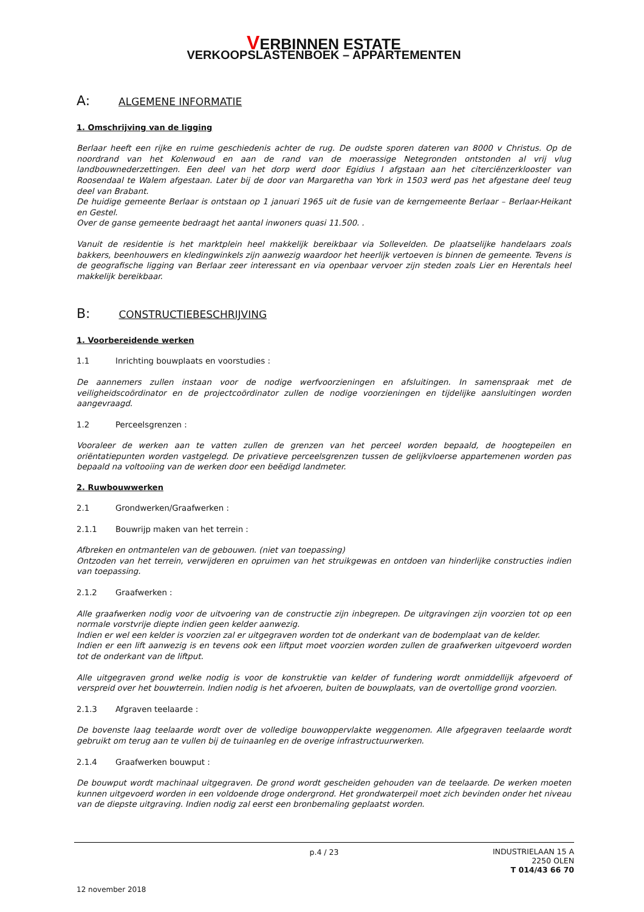VERBINNEN ESTATE
VERKOOPSLASTENBOEK – APPARTEMENTEN
A: ALGEMENE INFORMATIE
1. Omschrijving van de ligging
Berlaar heeft een rijke en ruime geschiedenis achter de rug. De oudste sporen dateren van 8000 v Christus. Op de noordrand van het Kolenwoud en aan de rand van de moerassige Netegronden ontstonden al vrij vlug landbouwnederzettingen. Een deel van het dorp werd door Egidius I afgstaan aan het citerciënzerklooster van Roosendaal te Walem afgestaan. Later bij de door van Margaretha van York in 1503 werd pas het afgestane deel teug deel van Brabant.
De huidige gemeente Berlaar is ontstaan op 1 januari 1965 uit de fusie van de kerngemeente Berlaar – Berlaar-Heikant en Gestel.
Over de ganse gemeente bedraagt het aantal inwoners quasi 11.500. .
Vanuit de residentie is het marktplein heel makkelijk bereikbaar via Sollevelden. De plaatselijke handelaars zoals bakkers, beenhouwers en kledingwinkels zijn aanwezig waardoor het heerlijk vertoeven is binnen de gemeente. Tevens is de geografische ligging van Berlaar zeer interessant en via openbaar vervoer zijn steden zoals Lier en Herentals heel makkelijk bereikbaar.
B: CONSTRUCTIEBESCHRIJVING
1. Voorbereidende werken
1.1 Inrichting bouwplaats en voorstudies :
De aannemers zullen instaan voor de nodige werfvoorzieningen en afsluitingen. In samenspraak met de veiligheidscoördinator en de projectcoördinator zullen de nodige voorzieningen en tijdelijke aansluitingen worden aangevraagd.
1.2 Perceelsgrenzen :
Vooraleer de werken aan te vatten zullen de grenzen van het perceel worden bepaald, de hoogtepeilen en oriëntatiepunten worden vastgelegd. De privatieve perceelsgrenzen tussen de gelijkvloerse appartemenen worden pas bepaald na voltooiing van de werken door een beëdigd landmeter.
2. Ruwbouwwerken
2.1 Grondwerken/Graafwerken :
2.1.1 Bouwrijp maken van het terrein :
Afbreken en ontmantelen van de gebouwen. (niet van toepassing)
Ontzoden van het terrein, verwijderen en opruimen van het struikgewas en ontdoen van hinderlijke constructies indien van toepassing.
2.1.2 Graafwerken :
Alle graafwerken nodig voor de uitvoering van de constructie zijn inbegrepen. De uitgravingen zijn voorzien tot op een normale vorstvrije diepte indien geen kelder aanwezig.
Indien er wel een kelder is voorzien zal er uitgegraven worden tot de onderkant van de bodemplaat van de kelder.
Indien er een lift aanwezig is en tevens ook een liftput moet voorzien worden zullen de graafwerken uitgevoerd worden tot de onderkant van de liftput.
Alle uitgegraven grond welke nodig is voor de konstruktie van kelder of fundering wordt onmiddellijk afgevoerd of verspreid over het bouwterrein. Indien nodig is het afvoeren, buiten de bouwplaats, van de overtollige grond voorzien.
2.1.3 Afgraven teelaarde :
De bovenste laag teelaarde wordt over de volledige bouwoppervlakte weggenomen. Alle afgegraven teelaarde wordt gebruikt om terug aan te vullen bij de tuinaanleg en de overige infrastructuurwerken.
2.1.4 Graafwerken bouwput :
De bouwput wordt machinaal uitgegraven. De grond wordt gescheiden gehouden van de teelaarde. De werken moeten kunnen uitgevoerd worden in een voldoende droge ondergrond. Het grondwaterpeil moet zich bevinden onder het niveau van de diepste uitgraving. Indien nodig zal eerst een bronbemaling geplaatst worden.
p.4 / 23
INDUSTRIELAAN 15 A
2250 OLEN
T 014/43 66 70
12 november 2018